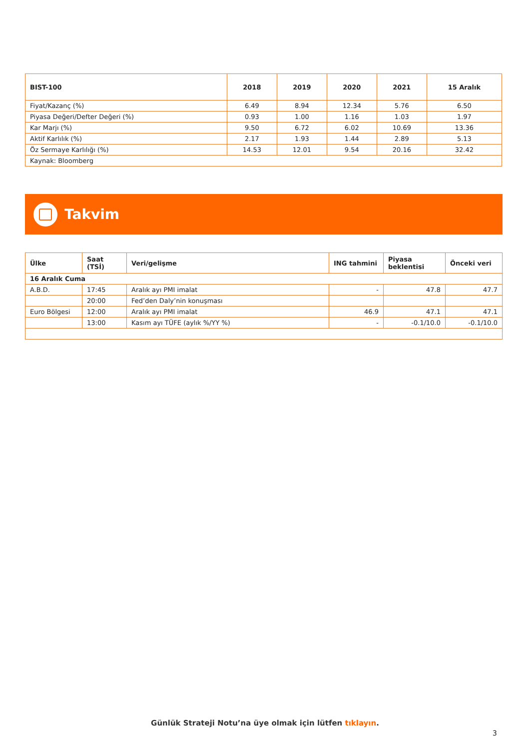| BIST-100 | 2018 | 2019 | 2020 | 2021 | 15 Aralık |
| --- | --- | --- | --- | --- | --- |
| Fiyat/Kazanç (%) | 6.49 | 8.94 | 12.34 | 5.76 | 6.50 |
| Piyasa Değeri/Defter Değeri (%) | 0.93 | 1.00 | 1.16 | 1.03 | 1.97 |
| Kar Marjı (%) | 9.50 | 6.72 | 6.02 | 10.69 | 13.36 |
| Aktif Karlılık (%) | 2.17 | 1.93 | 1.44 | 2.89 | 5.13 |
| Öz Sermaye Karlılığı (%) | 14.53 | 12.01 | 9.54 | 20.16 | 32.42 |
| Kaynak: Bloomberg | | | | | |
Takvim
| Ülke | Saat (TSİ) | Veri/gelişme | ING tahmini | Piyasa beklentisi | Önceki veri |
| --- | --- | --- | --- | --- | --- |
| 16 Aralık Cuma | | | | | |
| A.B.D. | 17:45 | Aralık ayı PMI imalat | - | 47.8 | 47.7 |
| | 20:00 | Fed’den Daly’nin konuşması | | | |
| Euro Bölgesi | 12:00 | Aralık ayı PMI imalat | 46.9 | 47.1 | 47.1 |
| | 13:00 | Kasım ayı TÜFE (aylık %/YY %) | - | -0.1/10.0 | -0.1/10.0 |
Günlük Strateji Notu’na üye olmak için lütfen tıklayın.
3